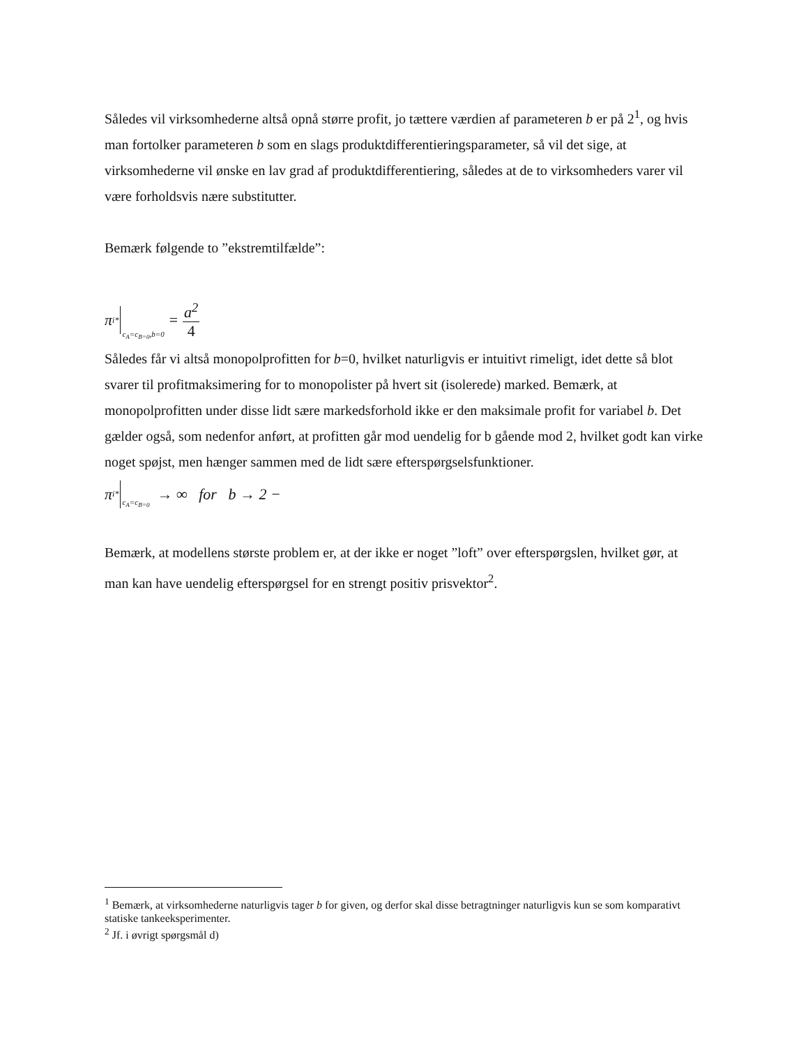Således vil virksomhederne altså opnå større profit, jo tættere værdien af parameteren b er på 2<sup>1</sup>, og hvis man fortolker parameteren b som en slags produktdifferentieringsparameter, så vil det sige, at virksomhederne vil ønske en lav grad af produktdifferentiering, således at de to virksomheders varer vil være forholdsvis nære substitutter.
Bemærk følgende to ”ekstremtilfælde”:
π<sub>i</sub><sup>*</sup> c<sub>A</sub>=c<sub>B=0</sub>,b=0 = a<sup>2</sup> 4
Således får vi altså monopolprofitten for b=0, hvilket naturligvis er intuitivt rimeligt, idet dette så blot svarer til profitmaksimering for to monopolister på hvert sit (isolerede) marked. Bemærk, at monopolprofitten under disse lidt sære markedsforhold ikke er den maksimale profit for variabel b. Det gælder også, som nedenfor anført, at profitten går mod uendelig for b gående mod 2, hvilket godt kan virke noget spøjst, men hænger sammen med de lidt sære efterspørgselsfunktioner.
π<sub>i</sub><sup>*</sup> c<sub>A</sub>=c<sub>B=0</sub> → ∞ for b → 2 −
Bemærk, at modellens største problem er, at der ikke er noget ”loft” over efterspørgslen, hvilket gør, at man kan have uendelig efterspørgsel for en strengt positiv prisvektor<sup>2</sup>.
<sup>1</sup> Bemærk, at virksomhederne naturligvis tager b for given, og derfor skal disse betragtninger naturligvis kun se som komparativt statiske tankeeksperimenter.
<sup>2</sup> Jf. i øvrigt spørgsmål d)